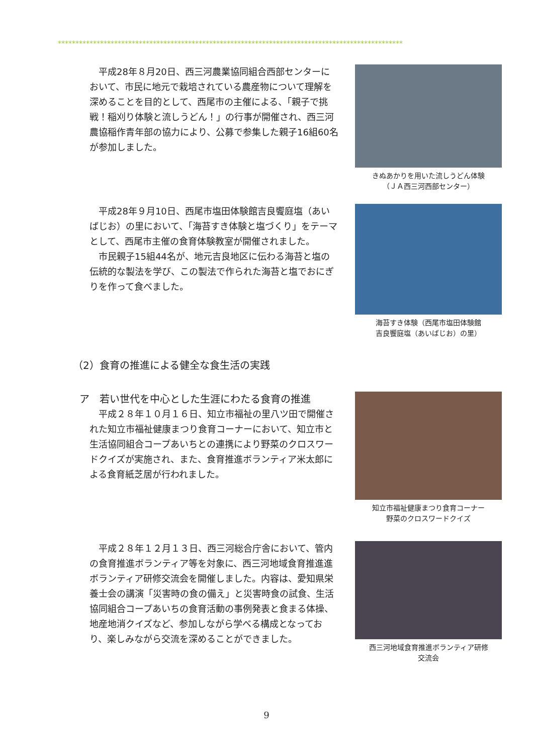**************************************************************************************************
平成28年８月20日、西三河農業協同組合西部センターにおいて、市民に地元で栽培されている農産物について理解を深めることを目的として、西尾市の主催による、「親子で挑戦！稲刈り体験と流しうどん！」の行事が開催され、西三河農協稲作青年部の協力により、公募で参集した親子16組60名が参加しました。
きぬあかりを用いた流しうどん体験
（ＪＡ西三河西部センター）
平成28年９月10日、西尾市塩田体験館吉良饗庭塩（あいばじお）の里において、「海苔すき体験と塩づくり」をテーマとして、西尾市主催の食育体験教室が開催されました。
市民親子15組44名が、地元吉良地区に伝わる海苔と塩の伝統的な製法を学び、この製法で作られた海苔と塩でおにぎりを作って食べました。
海苔すき体験（西尾市塩田体験館
吉良饗庭塩（あいばじお）の里）
（2）食育の推進による健全な食生活の実践
ア　若い世代を中心とした生涯にわたる食育の推進
平成２８年１０月１６日、知立市福祉の里八ツ田で開催された知立市福祉健康まつり食育コーナーにおいて、知立市と生活協同組合コープあいちとの連携により野菜のクロスワードクイズが実施され、また、食育推進ボランティア米太郎による食育紙芝居が行われました。
知立市福祉健康まつり食育コーナー
野菜のクロスワードクイズ
平成２８年１２月１３日、西三河総合庁舎において、管内の食育推進ボランティア等を対象に、西三河地域食育推進進ボランティア研修交流会を開催しました。内容は、愛知県栄養士会の講演「災害時の食の備え」と災害時食の試食、生活協同組合コープあいちの食育活動の事例発表と食まる体操、地産地消クイズなど、参加しながら学べる構成となっており、楽しみながら交流を深めることができました。
西三河地域食育推進ボランティア研修
交流会
9